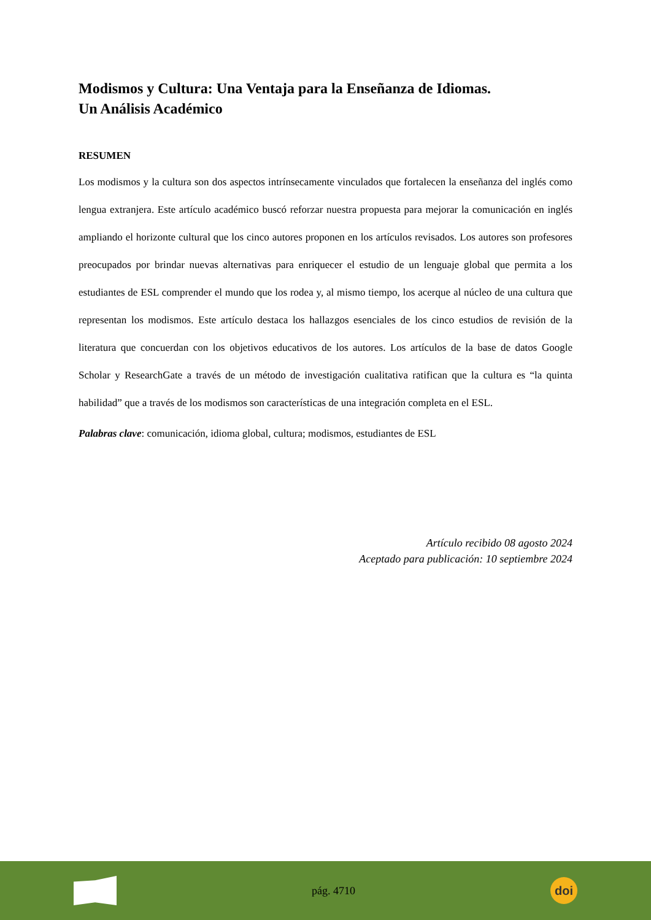Modismos y Cultura: Una Ventaja para la Enseñanza de Idiomas.
Un Análisis Académico
RESUMEN
Los modismos y la cultura son dos aspectos intrínsecamente vinculados que fortalecen la enseñanza del inglés como lengua extranjera. Este artículo académico buscó reforzar nuestra propuesta para mejorar la comunicación en inglés ampliando el horizonte cultural que los cinco autores proponen en los artículos revisados. Los autores son profesores preocupados por brindar nuevas alternativas para enriquecer el estudio de un lenguaje global que permita a los estudiantes de ESL comprender el mundo que los rodea y, al mismo tiempo, los acerque al núcleo de una cultura que representan los modismos. Este artículo destaca los hallazgos esenciales de los cinco estudios de revisión de la literatura que concuerdan con los objetivos educativos de los autores. Los artículos de la base de datos Google Scholar y ResearchGate a través de un método de investigación cualitativa ratifican que la cultura es “la quinta habilidad” que a través de los modismos son características de una integración completa en el ESL.
Palabras clave: comunicación, idioma global, cultura; modismos, estudiantes de ESL
Artículo recibido 08 agosto 2024
Aceptado para publicación: 10 septiembre 2024
pág. 4710
doi